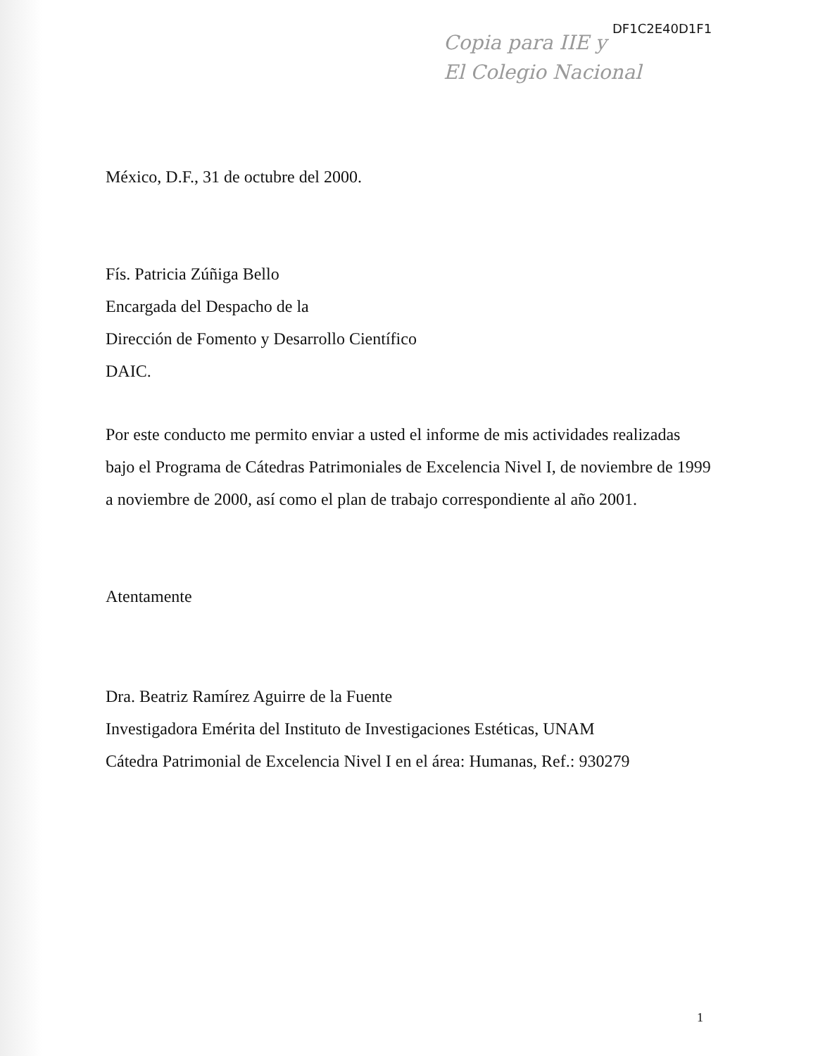DF1C2E40D1F1
Copia para IIE y
El Colegio Nacional
México, D.F., 31 de octubre del 2000.
Fís. Patricia Zúñiga Bello
Encargada del Despacho de la
Dirección de Fomento y Desarrollo Científico
DAIC.
Por este conducto me permito enviar a usted el informe de mis actividades realizadas bajo el Programa de Cátedras Patrimoniales de Excelencia Nivel I, de noviembre de 1999 a noviembre de 2000, así como el plan de trabajo correspondiente al año 2001.
Atentamente
Dra. Beatriz Ramírez Aguirre de la Fuente
Investigadora Emérita del Instituto de Investigaciones Estéticas, UNAM
Cátedra Patrimonial de Excelencia Nivel I en el área: Humanas, Ref.: 930279
1